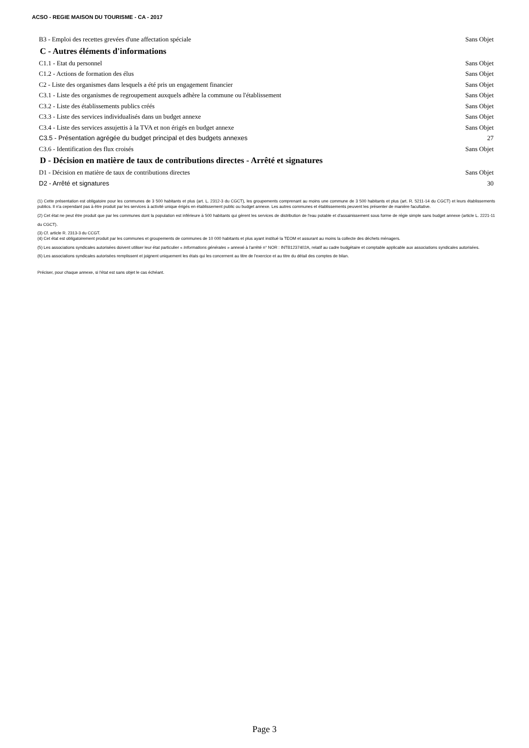ACSO - REGIE MAISON DU TOURISME - CA - 2017
B3 - Emploi des recettes grevées d'une affectation spéciale Sans Objet
C - Autres éléments d'informations
C1.1 - Etat du personnel Sans Objet
C1.2 - Actions de formation des élus Sans Objet
C2 - Liste des organismes dans lesquels a été pris un engagement financier Sans Objet
C3.1 - Liste des organismes de regroupement auxquels adhère la commune ou l'établissement Sans Objet
C3.2 - Liste des établissements publics créés Sans Objet
C3.3 - Liste des services individualisés dans un budget annexe Sans Objet
C3.4 - Liste des services assujettis à la TVA et non érigés en budget annexe Sans Objet
C3.5 - Présentation agrégée du budget principal et des budgets annexes 27
C3.6 - Identification des flux croisés Sans Objet
D - Décision en matière de taux de contributions directes - Arrêté et signatures
D1 - Décision en matière de taux de contributions directes Sans Objet
D2 - Arrêté et signatures 30
(1) Cette présentation est obligatoire pour les communes de 3 500 habitants et plus (art. L. 2312-3 du CGCT), les groupements comprenant au moins une commune de 3 500 habitants et plus (art. R. 5211-14 du CGCT) et leurs établissements publics. Il n'a cependant pas à être produit par les services à activité unique érigés en établissement public ou budget annexe. Les autres communes et établissements peuvent les présenter de manière facultative.
(2) Cet état ne peut être produit que par les communes dont la population est inférieure à 500 habitants qui gèrent les services de distribution de l'eau potable et d'assainissement sous forme de régie simple sans budget annexe (article L. 2221-11 du CGCT).
(3) Cf. article R. 2313-3 du CCGT.
(4) Cet état est obligatoirement produit par les communes et groupements de communes de 10 000 habitants et plus ayant institué la TEOM et assurant au moins la collecte des déchets ménagers.
(5) Les associations syndicales autorisées doivent utiliser leur état particulier « Informations générales » annexé à l'arrêté n° NOR : INTB1237402A, relatif au cadre budgétaire et comptable applicable aux associations syndicales autorisées.
(6) Les associations syndicales autorisées remplissent et joignent uniquement les états qui les concernent au titre de l'exercice et au titre du détail des comptes de bilan.
Préciser, pour chaque annexe, si l'état est sans objet le cas échéant.
Page 3